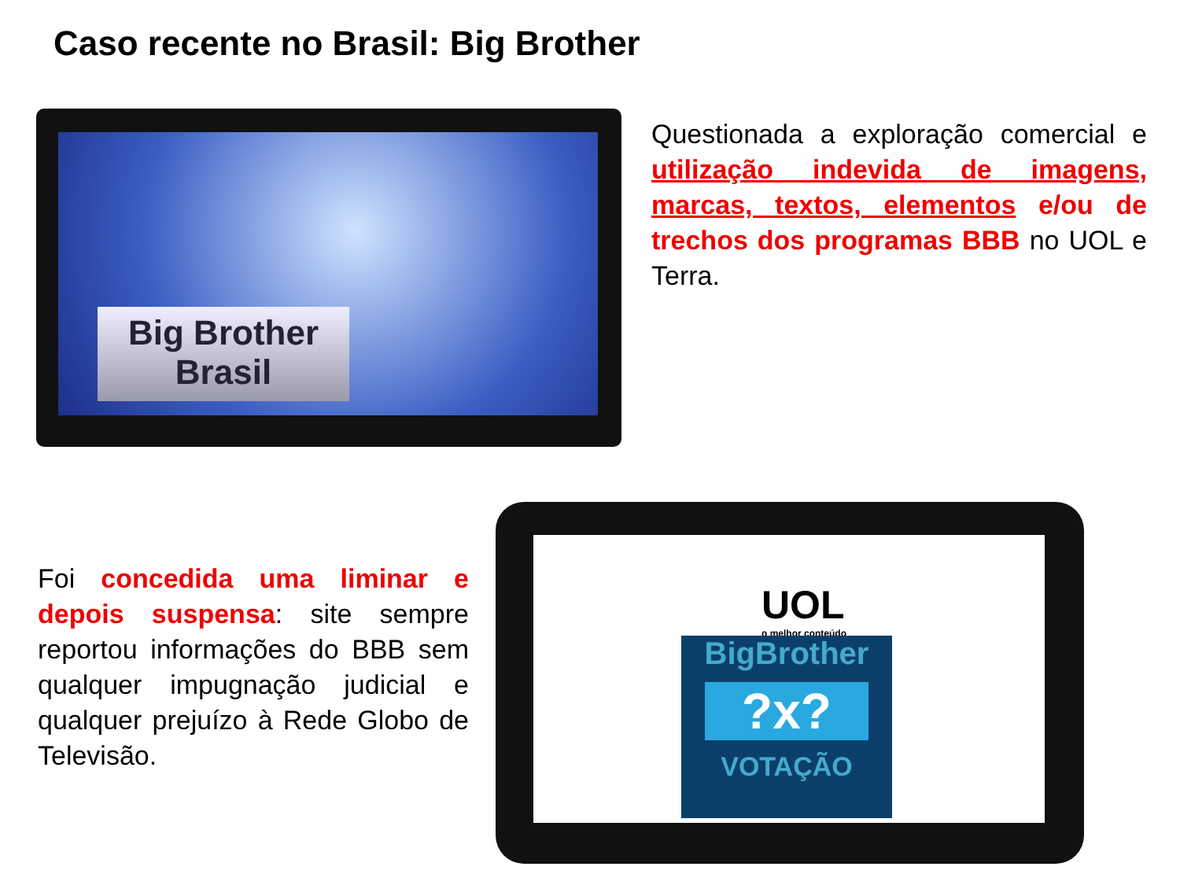Caso recente no Brasil: Big Brother
Big Brother
Brasil
Questionada a exploração comercial e utilização indevida de imagens, marcas, textos, elementos e/ou de trechos dos programas BBB no UOL e Terra.
Foi concedida uma liminar e depois suspensa: site sempre reportou informações do BBB sem qualquer impugnação judicial e qualquer prejuízo à Rede Globo de Televisão.
UOL
o melhor conteúdo
BigBrother
?x?
VOTAÇÃO